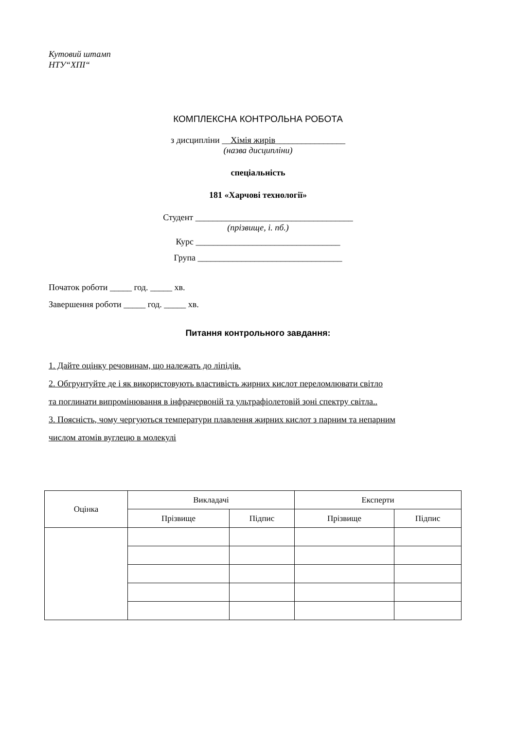Кутовий штамп
НТУ“ХПІ“
КОМПЛЕКСНА КОНТРОЛЬНА РОБОТА
з дисципліни __Хімія жирів________________
(назва дисципліни)
спеціальність
181 «Харчові технології»
Студент ____________________________________
(прізвище, і. пб.)
Курс _________________________________
Група _________________________________
Початок роботи _____ год. _____ хв.
Завершення роботи _____ год. _____ хв.
Питання контрольного завдання:
1. Дайте оцінку речовинам, що належать до ліпідів.
2. Обгрунтуйте де і як використовують властивість жирних кислот переломлювати світло
та поглинати випромінювання в інфрачервоній та ультрафіолетовій зоні спектру світла..
3. Поясність, чому чергуються температури плавлення жирних кислот з парним та непарним
числом атомів вуглецю в молекулі
| Оцінка | Викладачі | | Експерти | |
| | Прізвище | Підпис | Прізвище | Підпис |